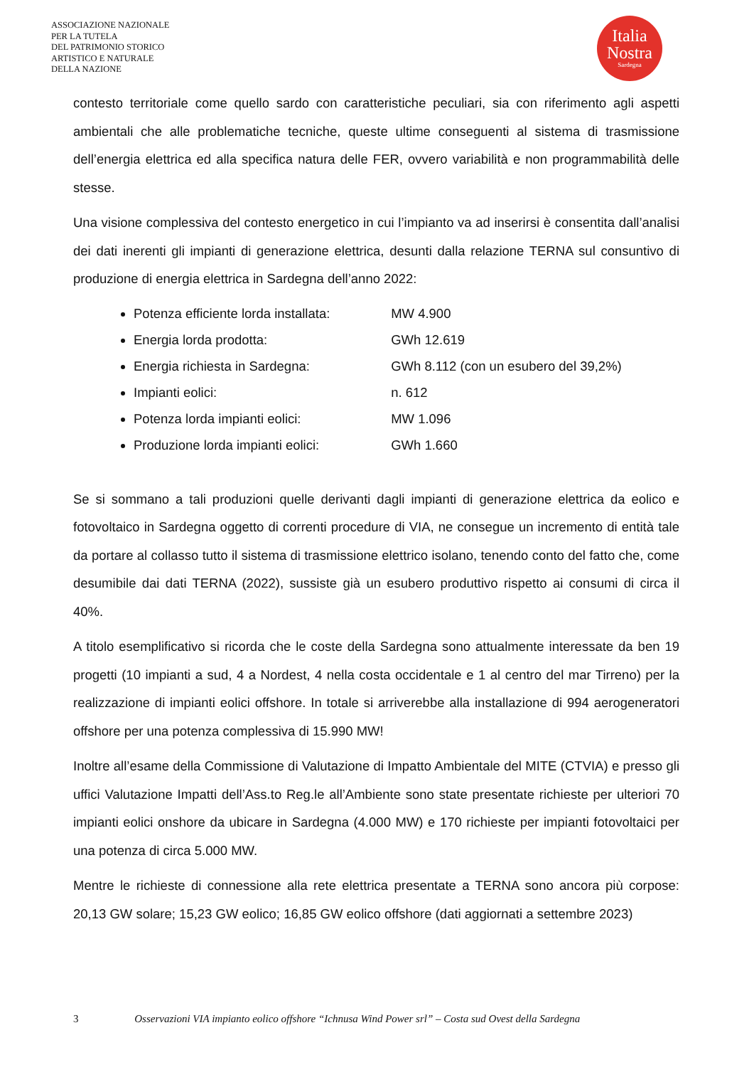ASSOCIAZIONE NAZIONALE
PER LA TUTELA
DEL PATRIMONIO STORICO
ARTISTICO E NATURALE
DELLA NAZIONE
Italia
Nostra
Sardegna
contesto territoriale come quello sardo con caratteristiche peculiari, sia con riferimento agli aspetti ambientali che alle problematiche tecniche, queste ultime conseguenti al sistema di trasmissione dell’energia elettrica ed alla specifica natura delle FER, ovvero variabilità e non programmabilità delle stesse.
Una visione complessiva del contesto energetico in cui l’impianto va ad inserirsi è consentita dall’analisi dei dati inerenti gli impianti di generazione elettrica, desunti dalla relazione TERNA sul consuntivo di produzione di energia elettrica in Sardegna dell’anno 2022:
Potenza efficiente lorda installata: MW 4.900
Energia lorda prodotta: GWh 12.619
Energia richiesta in Sardegna: GWh 8.112 (con un esubero del 39,2%)
Impianti eolici: n. 612
Potenza lorda impianti eolici: MW 1.096
Produzione lorda impianti eolici: GWh 1.660
Se si sommano a tali produzioni quelle derivanti dagli impianti di generazione elettrica da eolico e fotovoltaico in Sardegna oggetto di correnti procedure di VIA, ne consegue un incremento di entità tale da portare al collasso tutto il sistema di trasmissione elettrico isolano, tenendo conto del fatto che, come desumibile dai dati TERNA (2022), sussiste già un esubero produttivo rispetto ai consumi di circa il 40%.
A titolo esemplificativo si ricorda che le coste della Sardegna sono attualmente interessate da ben 19 progetti (10 impianti a sud, 4 a Nordest, 4 nella costa occidentale e 1 al centro del mar Tirreno) per la realizzazione di impianti eolici offshore. In totale si arriverebbe alla installazione di 994 aerogeneratori offshore per una potenza complessiva di 15.990 MW!
Inoltre all’esame della Commissione di Valutazione di Impatto Ambientale del MITE (CTVIA) e presso gli uffici Valutazione Impatti dell’Ass.to Reg.le all’Ambiente sono state presentate richieste per ulteriori 70 impianti eolici onshore da ubicare in Sardegna (4.000 MW) e 170 richieste per impianti fotovoltaici per una potenza di circa 5.000 MW.
Mentre le richieste di connessione alla rete elettrica presentate a TERNA sono ancora più corpose: 20,13 GW solare; 15,23 GW eolico; 16,85 GW eolico offshore (dati aggiornati a settembre 2023)
3 Osservazioni VIA impianto eolico offshore “Ichnusa Wind Power srl” – Costa sud Ovest della Sardegna